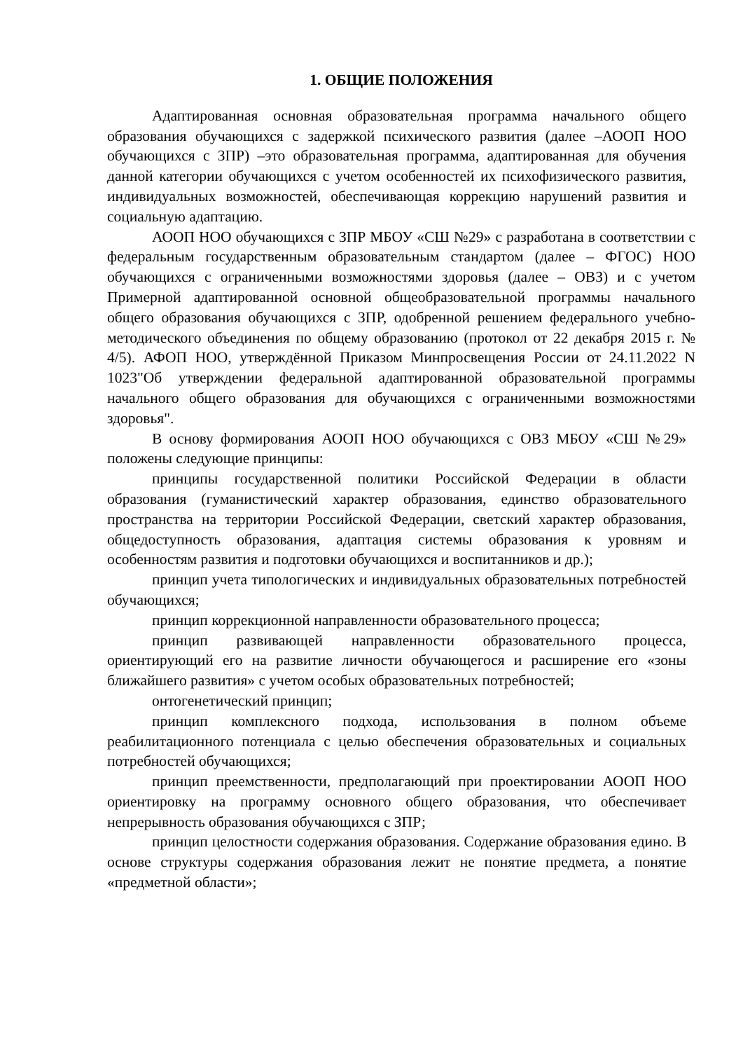1. ОБЩИЕ ПОЛОЖЕНИЯ
Адаптированная основная образовательная программа начального общего образования обучающихся с задержкой психического развития (далее –АООП НОО обучающихся с ЗПР) –это образовательная программа, адаптированная для обучения данной категории обучающихся с учетом особенностей их психофизического развития, индивидуальных возможностей, обеспечивающая коррекцию нарушений развития и социальную адаптацию.
АООП НОО обучающихся с ЗПР МБОУ «СШ №29» с разработана в соответствии с федеральным государственным образовательным стандартом (далее – ФГОС) НОО обучающихся с ограниченными возможностями здоровья (далее – ОВЗ) и с учетом Примерной адаптированной основной общеобразовательной программы начального общего образования обучающихся с ЗПР, одобренной решением федерального учебно-методического объединения по общему образованию (протокол от 22 декабря 2015 г. № 4/5). АФОП НОО, утверждённой Приказом Минпросвещения России от 24.11.2022 N 1023"Об утверждении федеральной адаптированной образовательной программы начального общего образования для обучающихся с ограниченными возможностями здоровья".
В основу формирования АООП НОО обучающихся с ОВЗ МБОУ «СШ №29» положены следующие принципы:
принципы государственной политики Российской Федерации в области образования (гуманистический характер образования, единство образовательного пространства на территории Российской Федерации, светский характер образования, общедоступность образования, адаптация системы образования к уровням и особенностям развития и подготовки обучающихся и воспитанников и др.);
принцип учета типологических и индивидуальных образовательных потребностей обучающихся;
принцип коррекционной направленности образовательного процесса;
принцип развивающей направленности образовательного процесса, ориентирующий его на развитие личности обучающегося и расширение его «зоны ближайшего развития» с учетом особых образовательных потребностей;
онтогенетический принцип;
принцип комплексного подхода, использования в полном объеме реабилитационного потенциала с целью обеспечения образовательных и социальных потребностей обучающихся;
принцип преемственности, предполагающий при проектировании АООП НОО ориентировку на программу основного общего образования, что обеспечивает непрерывность образования обучающихся с ЗПР;
принцип целостности содержания образования. Содержание образования едино. В основе структуры содержания образования лежит не понятие предмета, а понятие «предметной области»;